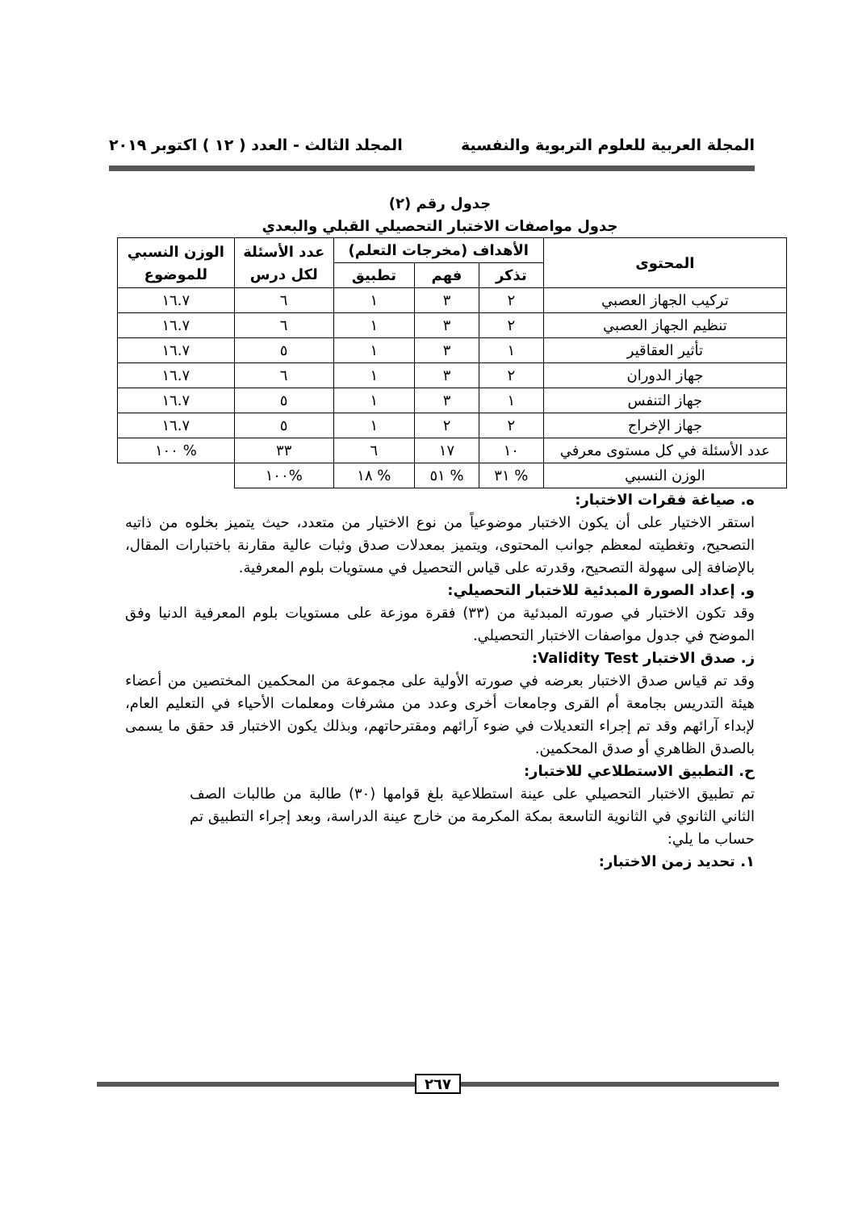المجلة العربية للعلوم التربوية والنفسية المجلد الثالث - العدد ( ١٢ ) اكتوبر ٢٠١٩
جدول رقم (٢)
جدول مواصفات الاختبار التحصيلي القبلي والبعدي
| المحتوى | الأهداف (مخرجات التعلم) | | | عدد الأسئلة لكل درس | الوزن النسبي للموضوع |
| --- | --- | --- | --- | --- | --- |
| | تذكر | فهم | تطبيق | | |
| تركيب الجهاز العصبي | ٢ | ٣ | ١ | ٦ | ١٦.٧ |
| تنظيم الجهاز العصبي | ٢ | ٣ | ١ | ٦ | ١٦.٧ |
| تأثير العقاقير | ١ | ٣ | ١ | ٥ | ١٦.٧ |
| جهاز الدوران | ٢ | ٣ | ١ | ٦ | ١٦.٧ |
| جهاز التنفس | ١ | ٣ | ١ | ٥ | ١٦.٧ |
| جهاز الإخراج | ٢ | ٢ | ١ | ٥ | ١٦.٧ |
| عدد الأسئلة في كل مستوى معرفي | ١٠ | ١٧ | ٦ | ٣٣ | % ١٠٠ |
| الوزن النسبي | % ٣١ | % ٥١ | % ١٨ | %١٠٠ | |
ه. صياغة فقرات الاختبار:
استقر الاختيار على أن يكون الاختبار موضوعياً من نوع الاختيار من متعدد، حيث يتميز بخلوه من ذاتيه التصحيح، وتغطيته لمعظم جوانب المحتوى، ويتميز بمعدلات صدق وثبات عالية مقارنة باختبارات المقال، بالإضافة إلى سهولة التصحيح، وقدرته على قياس التحصيل في مستويات بلوم المعرفية.
و. إعداد الصورة المبدئية للاختبار التحصيلي:
وقد تكون الاختبار في صورته المبدئية من (٣٣) فقرة موزعة على مستويات بلوم المعرفية الدنيا وفق الموضح في جدول مواصفات الاختبار التحصيلي.
ز. صدق الاختبار Validity Test:
وقد تم قياس صدق الاختبار بعرضه في صورته الأولية على مجموعة من المحكمين المختصين من أعضاء هيئة التدريس بجامعة أم القرى وجامعات أخرى وعدد من مشرفات ومعلمات الأحياء في التعليم العام، لإبداء آرائهم وقد تم إجراء التعديلات في ضوء آرائهم ومقترحاتهم، وبذلك يكون الاختبار قد حقق ما يسمى بالصدق الظاهري أو صدق المحكمين.
ح. التطبيق الاستطلاعي للاختبار:
تم تطبيق الاختبار التحصيلي على عينة استطلاعية بلغ قوامها (٣٠) طالبة من طالبات الصف الثاني الثانوي في الثانوية التاسعة بمكة المكرمة من خارج عينة الدراسة، وبعد إجراء التطبيق تم حساب ما يلي:
١. تحديد زمن الاختبار:
٢٦٧